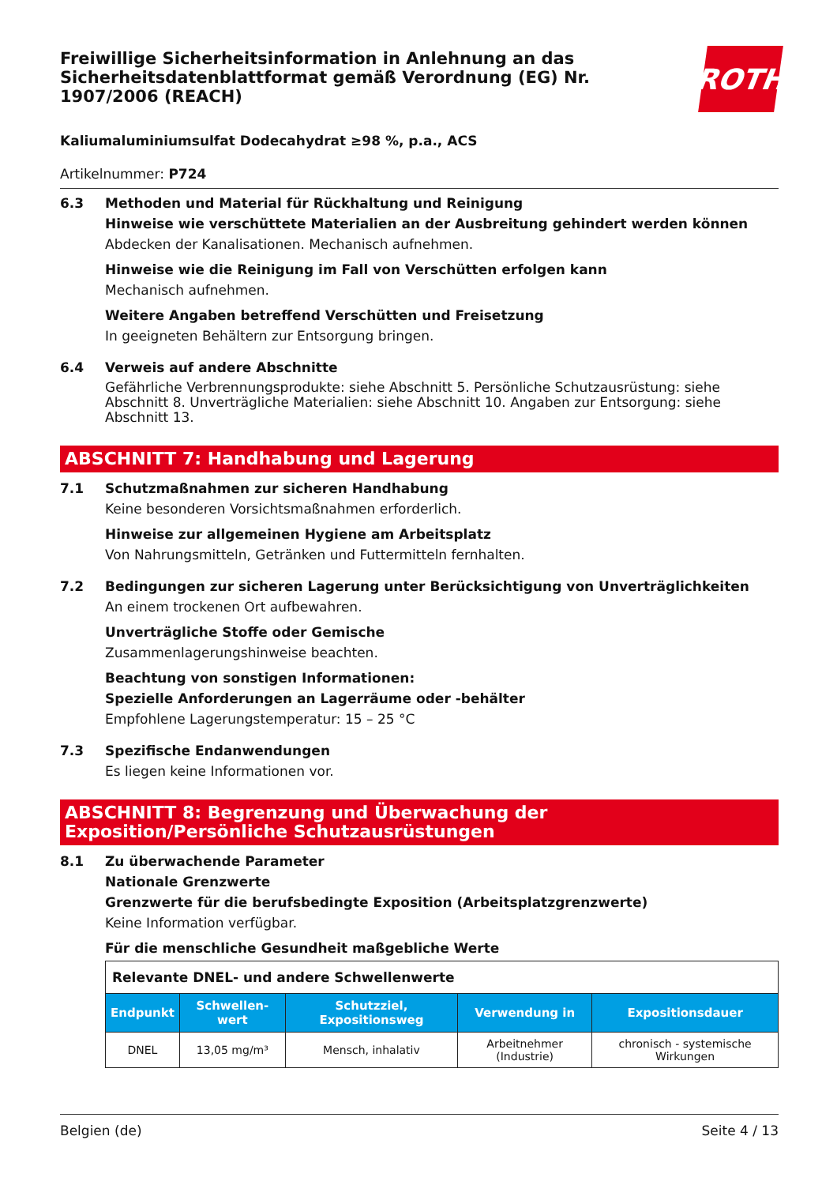Freiwillige Sicherheitsinformation in Anlehnung an das Sicherheitsdatenblattformat gemäß Verordnung (EG) Nr. 1907/2006 (REACH)
ROTH
Kaliumaluminiumsulfat Dodecahydrat ≥98 %, p.a., ACS
Artikelnummer: P724
6.3 Methoden und Material für Rückhaltung und Reinigung
Hinweise wie verschüttete Materialien an der Ausbreitung gehindert werden können
Abdecken der Kanalisationen. Mechanisch aufnehmen.
Hinweise wie die Reinigung im Fall von Verschütten erfolgen kann
Mechanisch aufnehmen.
Weitere Angaben betreffend Verschütten und Freisetzung
In geeigneten Behältern zur Entsorgung bringen.
6.4 Verweis auf andere Abschnitte
Gefährliche Verbrennungsprodukte: siehe Abschnitt 5. Persönliche Schutzausrüstung: siehe Abschnitt 8. Unverträgliche Materialien: siehe Abschnitt 10. Angaben zur Entsorgung: siehe Abschnitt 13.
ABSCHNITT 7: Handhabung und Lagerung
7.1 Schutzmaßnahmen zur sicheren Handhabung
Keine besonderen Vorsichtsmaßnahmen erforderlich.
Hinweise zur allgemeinen Hygiene am Arbeitsplatz
Von Nahrungsmitteln, Getränken und Futtermitteln fernhalten.
7.2 Bedingungen zur sicheren Lagerung unter Berücksichtigung von Unverträglichkeiten
An einem trockenen Ort aufbewahren.
Unverträgliche Stoffe oder Gemische
Zusammenlagerungshinweise beachten.
Beachtung von sonstigen Informationen:
Spezielle Anforderungen an Lagerräume oder -behälter
Empfohlene Lagerungstemperatur: 15 – 25 °C
7.3 Spezifische Endanwendungen
Es liegen keine Informationen vor.
ABSCHNITT 8: Begrenzung und Überwachung der Exposition/Persönliche Schutzausrüstungen
8.1 Zu überwachende Parameter
Nationale Grenzwerte
Grenzwerte für die berufsbedingte Exposition (Arbeitsplatzgrenzwerte)
Keine Information verfügbar.
Für die menschliche Gesundheit maßgebliche Werte
| Relevante DNEL- und andere Schwellenwerte | | | | |
| Endpunkt | Schwellen-wert | Schutzziel, Expositionsweg | Verwendung in | Expositionsdauer |
| DNEL | 13,05 mg/m³ | Mensch, inhalativ | Arbeitnehmer (Industrie) | chronisch - systemische Wirkungen |
Belgien (de) Seite 4 / 13